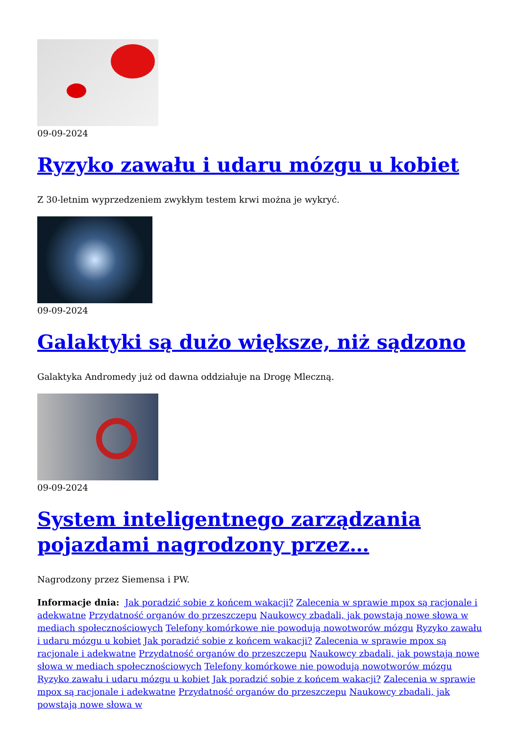09-09-2024
Ryzyko zawału i udaru mózgu u kobiet
Z 30-letnim wyprzedzeniem zwykłym testem krwi można je wykryć.
09-09-2024
Galaktyki są dużo większe, niż sądzono
Galaktyka Andromedy już od dawna oddziałuje na Drogę Mleczną.
09-09-2024
System inteligentnego zarządzania pojazdami nagrodzony przez…
Nagrodzony przez Siemensa i PW.
Informacje dnia: Jak poradzić sobie z końcem wakacji? Zalecenia w sprawie mpox są racjonale i adekwatne Przydatność organów do przeszczepu Naukowcy zbadali, jak powstają nowe słowa w mediach społecznościowych Telefony komórkowe nie powodują nowotworów mózgu Ryzyko zawału i udaru mózgu u kobiet Jak poradzić sobie z końcem wakacji? Zalecenia w sprawie mpox są racjonale i adekwatne Przydatność organów do przeszczepu Naukowcy zbadali, jak powstają nowe słowa w mediach społecznościowych Telefony komórkowe nie powodują nowotworów mózgu Ryzyko zawału i udaru mózgu u kobiet Jak poradzić sobie z końcem wakacji? Zalecenia w sprawie mpox są racjonale i adekwatne Przydatność organów do przeszczepu Naukowcy zbadali, jak powstają nowe słowa w